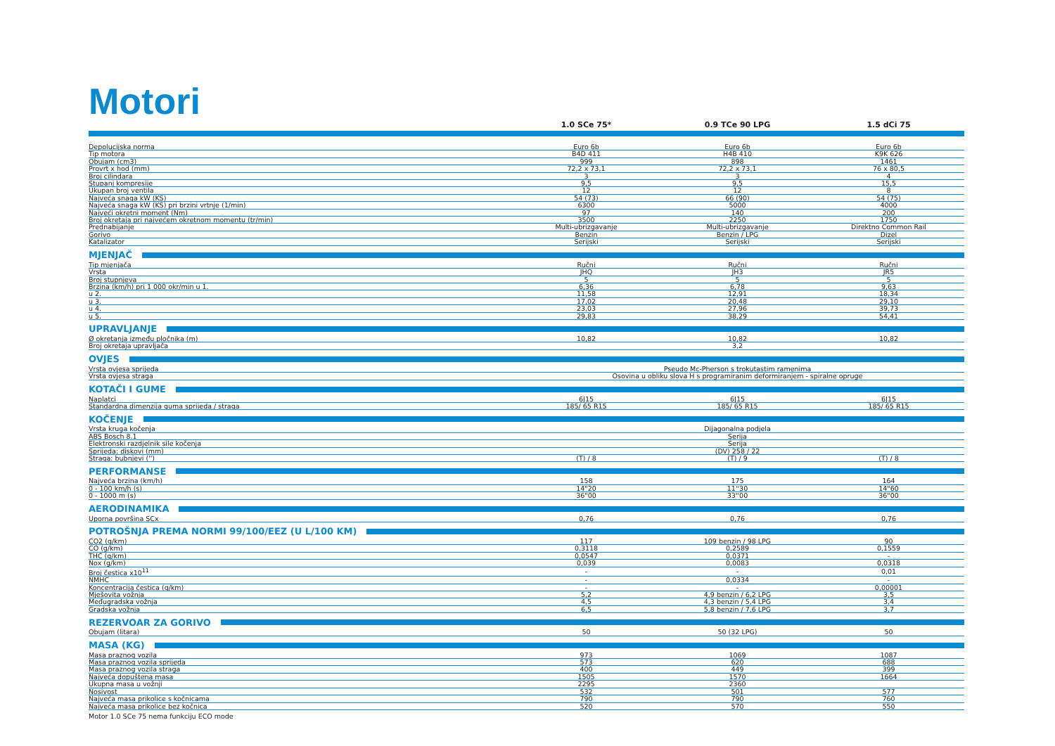Motori
| | 1.0 SCe 75* | 0.9 TCe 90 LPG | 1.5 dCi 75 |
| --- | --- | --- | --- |
| Depolucijska norma | Euro 6b | Euro 6b | Euro 6b |
| Tip motora | B4D 411 | H4B 410 | K9K 626 |
| Obujam (cm3) | 999 | 898 | 1461 |
| Provrt x hod (mm) | 72,2 x 73,1 | 72,2 x 73,1 | 76 x 80,5 |
| Broj cilindara | 3 | 3 | 4 |
| Stupanj kompresije | 9,5 | 9,5 | 15,5 |
| Ukupan broj ventila | 12 | 12 | 8 |
| Najveća snaga kW (KS) | 54 (73) | 66 (90) | 54 (75) |
| Najveća snaga kW (KS) pri brzini vrtnje (1/min) | 6300 | 5000 | 4000 |
| Najveći okretni moment (Nm) | 97 | 140 | 200 |
| Broj okretaja pri najvećem okretnom momentu (tr/min) | 3500 | 2250 | 1750 |
| Prednabijanje | Multi-ubrizgavanje | Multi-ubrizgavanje | Direktno Common Rail |
| Gorivo | Benzin | Benzin / LPG | Dizel |
| Katalizator | Serijski | Serijski | Serijski |
| MJENJAČ | | | |
| Tip mjenjača | Ručni | Ručni | Ručni |
| Vrsta | JHQ | JH3 | JR5 |
| Broj stupnjeva | 5 | 5 | 5 |
| Brzina (km/h) pri 1 000 okr/min u 1. | 6,36 | 6,78 | 9,63 |
| u 2. | 11,58 | 12,91 | 18,34 |
| u 3. | 17,02 | 20,48 | 29,10 |
| u 4. | 23,03 | 27,96 | 39,73 |
| u 5. | 29,83 | 38,29 | 54,41 |
| UPRAVLJANJE | | | |
| Ø okretanja između pločnika (m) | 10,82 | 10,82 | 10,82 |
| Broj okretaja upravljača | | 3,2 | |
| OVJES | | | |
| Vrsta ovjesa sprijeda | Pseudo Mc-Pherson s trokutastim ramenima | | |
| Vrsta ovjesa straga | Osovina u obliku slova H s programiranim deformiranjem - spiralne opruge | | |
| KOTAČI I GUME | | | |
| Naplatci | 6J15 | 6J15 | 6J15 |
| Standardna dimenzija guma sprijeda / straga | 185/ 65 R15 | 185/ 65 R15 | 185/ 65 R15 |
| KOČENJE | | | |
| Vrsta kruga kočenja | Dijagonalna podjela | | |
| ABS Bosch 8.1 | Serija | | |
| Elektronski razdjelnik sile kočenja | Serija | | |
| Sprijeda: diskovi (mm) | (DV) 258 / 22 | | |
| Straga: bubnjevi ('') | (T) / 8 | (T) / 9 | (T) / 8 |
| PERFORMANSE | | | |
| Najveća brzina (km/h) | 158 | 175 | 164 |
| 0 - 100 km/h (s) | 14"20 | 11''30 | 14"60 |
| 0 - 1000 m (s) | 36"00 | 33''00 | 36"00 |
| AERODINAMIKA | | | |
| Uporna površina SCx | 0,76 | 0,76 | 0,76 |
| POTROŠNJA PREMA NORMI 99/100/EEZ (U L/100 KM) | | | |
| CO2 (g/km) | 117 | 109 benzin / 98 LPG | 90 |
| CO (g/km) | 0,3118 | 0,2589 | 0,1559 |
| THC (g/km) | 0,0547 | 0,0371 | - |
| Nox (g/km) | 0,039 | 0,0083 | 0,0318 |
| Broj čestica x10<sup>11</sup> | - | - | 0,01 |
| NMHC | - | 0,0334 | - |
| Koncentracija čestica (g/km) | - | - | 0,00001 |
| Mješovita vožnja | 5,2 | 4,9 benzin / 6,2 LPG | 3,5 |
| Međugradska vožnja | 4,5 | 4,3 benzin / 5,4 LPG | 3,4 |
| Gradska vožnja | 6,5 | 5,8 benzin / 7,6 LPG | 3,7 |
| REZERVOAR ZA GORIVO | | | |
| Obujam (litara) | 50 | 50 (32 LPG) | 50 |
| MASA (KG) | | | |
| Masa praznog vozila | 973 | 1069 | 1087 |
| Masa praznog vozila sprijeda | 573 | 620 | 688 |
| Masa praznog vozila straga | 400 | 449 | 399 |
| Najveća dopuštena masa | 1505 | 1570 | 1664 |
| Ukupna masa u vožnji | 2295 | 2360 | |
| Nosivost | 532 | 501 | 577 |
| Najveća masa prikolice s kočnicama | 790 | 790 | 760 |
| Najveća masa prikolice bez kočnica | 520 | 570 | 550 |
Motor 1.0 SCe 75 nema funkciju ECO mode